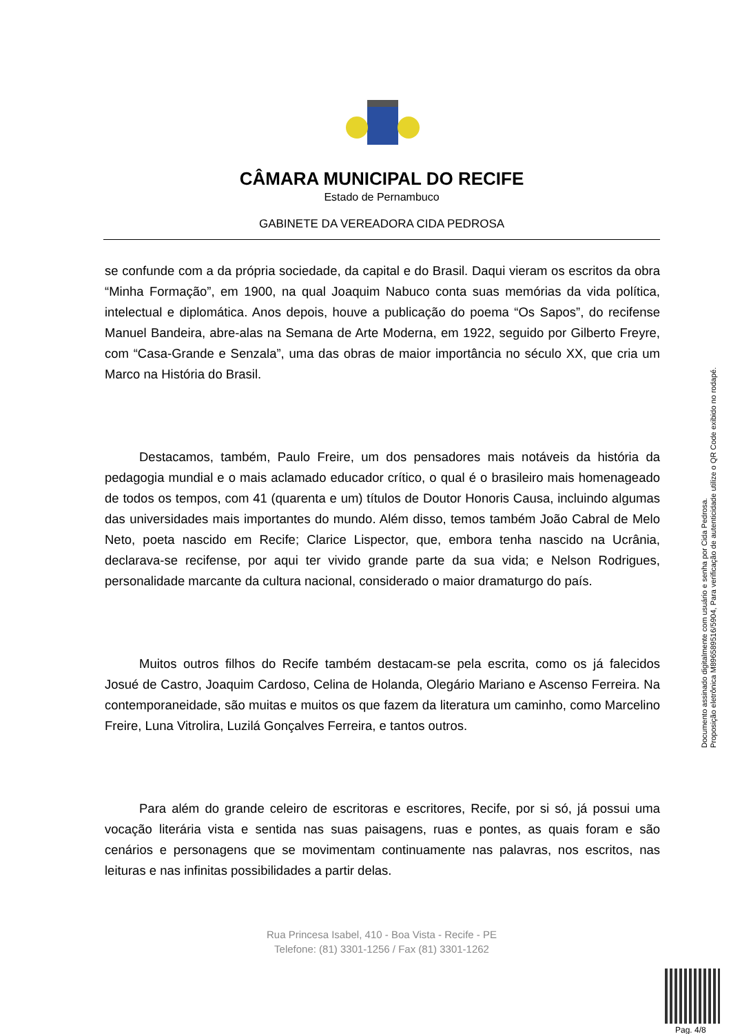CÂMARA MUNICIPAL DO RECIFE
Estado de Pernambuco
GABINETE DA VEREADORA CIDA PEDROSA
se confunde com a da própria sociedade, da capital e do Brasil. Daqui vieram os escritos da obra “Minha Formação”, em 1900, na qual Joaquim Nabuco conta suas memórias da vida política, intelectual e diplomática. Anos depois, houve a publicação do poema “Os Sapos”, do recifense Manuel Bandeira, abre-alas na Semana de Arte Moderna, em 1922, seguido por Gilberto Freyre, com “Casa-Grande e Senzala”, uma das obras de maior importância no século XX, que cria um Marco na História do Brasil.
Destacamos, também, Paulo Freire, um dos pensadores mais notáveis da história da pedagogia mundial e o mais aclamado educador crítico, o qual é o brasileiro mais homenageado de todos os tempos, com 41 (quarenta e um) títulos de Doutor Honoris Causa, incluindo algumas das universidades mais importantes do mundo. Além disso, temos também João Cabral de Melo Neto, poeta nascido em Recife; Clarice Lispector, que, embora tenha nascido na Ucrânia, declarava-se recifense, por aqui ter vivido grande parte da sua vida; e Nelson Rodrigues, personalidade marcante da cultura nacional, considerado o maior dramaturgo do país.
Muitos outros filhos do Recife também destacam-se pela escrita, como os já falecidos Josué de Castro, Joaquim Cardoso, Celina de Holanda, Olegário Mariano e Ascenso Ferreira. Na contemporaneidade, são muitas e muitos os que fazem da literatura um caminho, como Marcelino Freire, Luna Vitrolira, Luzilá Gonçalves Ferreira, e tantos outros.
Para além do grande celeiro de escritoras e escritores, Recife, por si só, já possui uma vocação literária vista e sentida nas suas paisagens, ruas e pontes, as quais foram e são cenários e personagens que se movimentam continuamente nas palavras, nos escritos, nas leituras e nas infinitas possibilidades a partir delas.
Rua Princesa Isabel, 410 - Boa Vista - Recife - PE
Telefone: (81) 3301-1256 / Fax (81) 3301-1262
Documento assinado digitalmente com usuário e senha por Cida Pedrosa.
Proposição eletrônica M896589516/5904, Para verificação de autenticidade utilize o QR Code exibido no rodapé.
Pag. 4/8